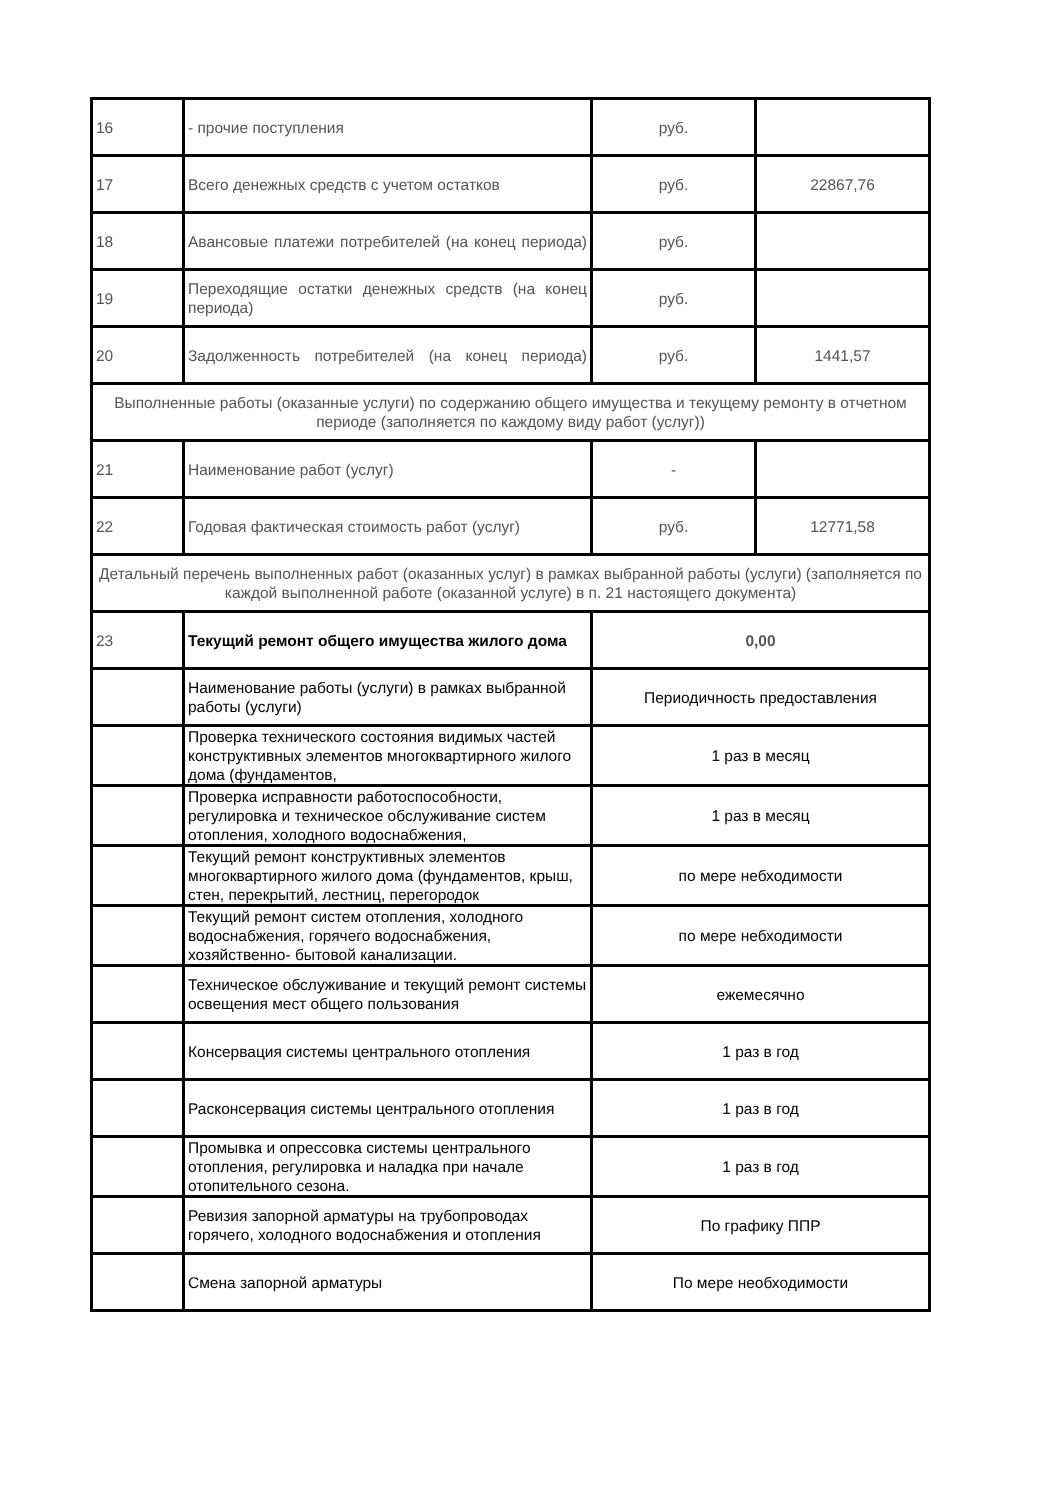| 16 | - прочие поступления | руб. | |
| 17 | Всего денежных средств с учетом остатков | руб. | 22867,76 |
| 18 | Авансовые платежи потребителей (на конец периода) | руб. | |
| 19 | Переходящие остатки денежных средств (на конец периода) | руб. | |
| 20 | Задолженность потребителей (на конец периода) | руб. | 1441,57 |
| Выполненные работы (оказанные услуги) по содержанию общего имущества и текущему ремонту в отчетном периоде (заполняется по каждому виду работ (услуг)) | | | |
| 21 | Наименование работ (услуг) | - | |
| 22 | Годовая фактическая стоимость работ (услуг) | руб. | 12771,58 |
| Детальный перечень выполненных работ (оказанных услуг) в рамках выбранной работы (услуги) (заполняется по каждой выполненной работе (оказанной услуге) в п. 21 настоящего документа) | | | |
| 23 | Текущий ремонт общего имущества жилого дома | 0,00 | |
| | Наименование работы (услуги) в рамках выбранной работы (услуги) | Периодичность предоставления | |
| | Проверка технического состояния видимых частей конструктивных элементов многоквартирного жилого дома (фундаментов, | 1 раз в месяц | |
| | Проверка исправности работоспособности, регулировка и техническое обслуживание систем отопления, холодного водоснабжения, | 1 раз в месяц | |
| | Текущий ремонт конструктивных элементов многоквартирного жилого дома (фундаментов, крыш, стен, перекрытий, лестниц, перегородок | по мере небходимости | |
| | Текущий ремонт систем отопления, холодного водоснабжения, горячего водоснабжения, хозяйственно- бытовой канализации. | по мере небходимости | |
| | Техническое обслуживание и текущий ремонт системы освещения мест общего пользования | ежемесячно | |
| | Консервация системы центрального отопления | 1 раз в год | |
| | Расконсервация системы центрального отопления | 1 раз в год | |
| | Промывка и опрессовка системы центрального отопления, регулировка и наладка при начале отопительного сезона. | 1 раз в год | |
| | Ревизия запорной арматуры на трубопроводах горячего, холодного водоснабжения и отопления | По графику ППР | |
| | Смена запорной арматуры | По мере необходимости | |